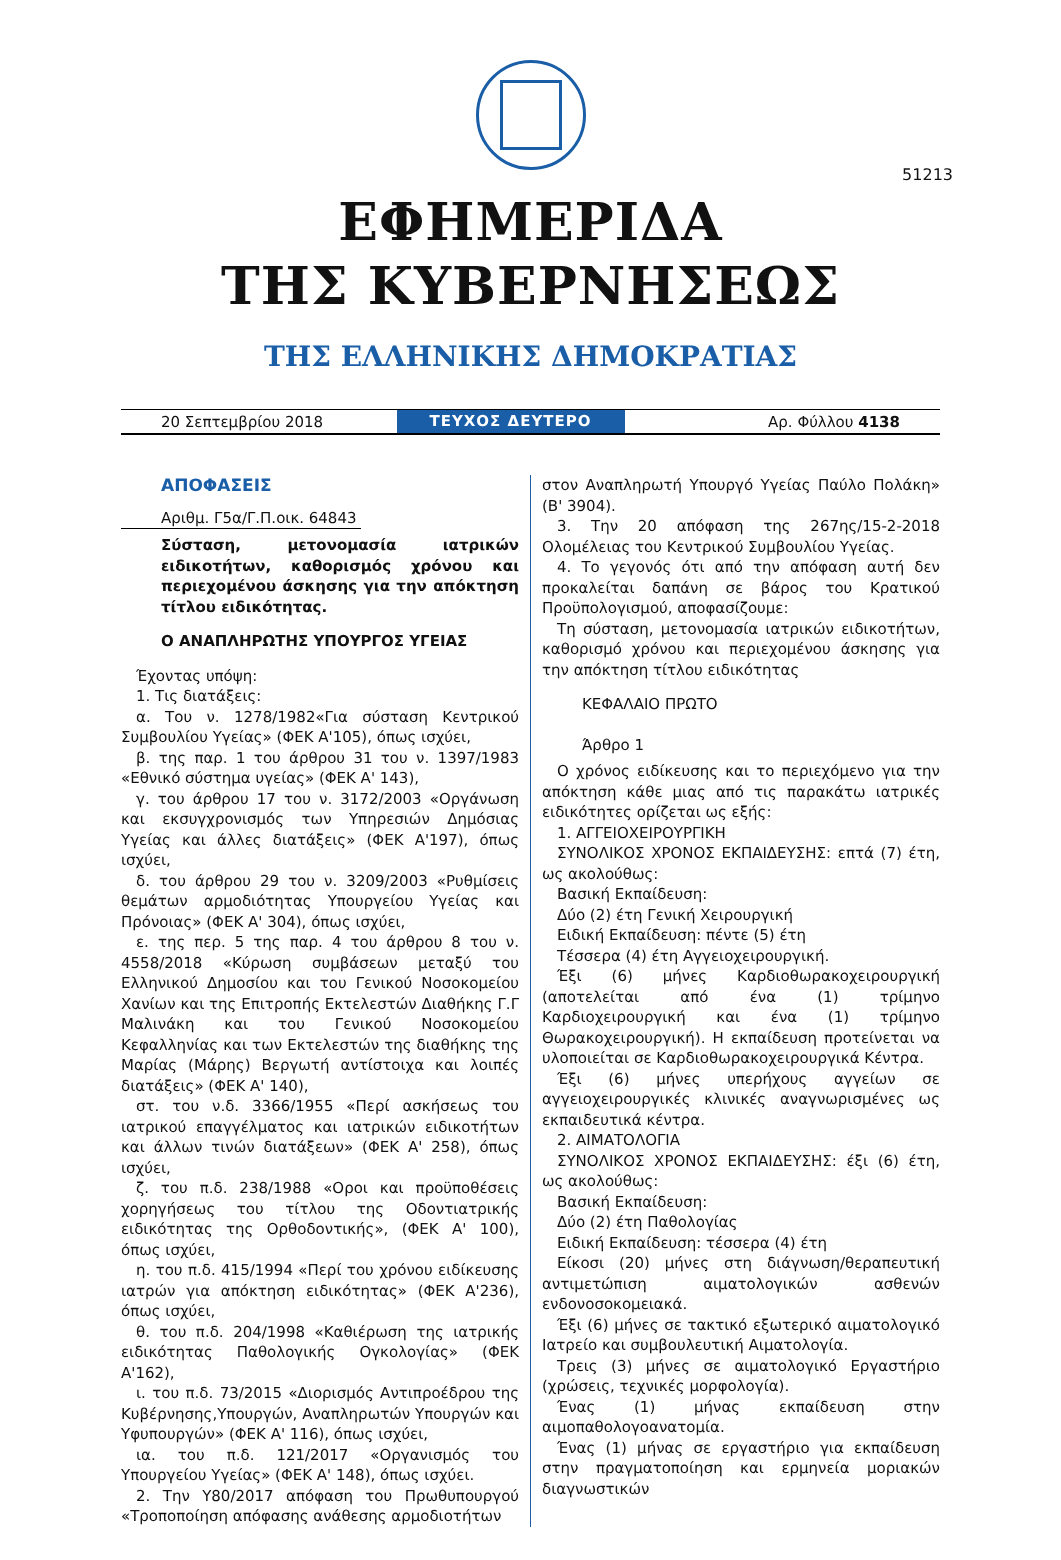51213
ΕΦΗΜΕΡΙΔΑ
ΤΗΣ ΚΥΒΕΡΝΗΣΕΩΣ
ΤΗΣ ΕΛΛΗΝΙΚΗΣ ΔΗΜΟΚΡΑΤΙΑΣ
20 Σεπτεμβρίου 2018
ΤΕΥΧΟΣ ΔΕΥΤΕΡΟ
Αρ. Φύλλου 4138
ΑΠΟΦΑΣΕΙΣ
Αριθμ. Γ5α/Γ.Π.οικ. 64843
Σύσταση, μετονομασία ιατρικών ειδικοτήτων, καθορισμός χρόνου και περιεχομένου άσκησης για την απόκτηση τίτλου ειδικότητας.
Ο ΑΝΑΠΛΗΡΩΤΗΣ ΥΠΟΥΡΓΟΣ ΥΓΕΙΑΣ
Έχοντας υπόψη:
1. Τις διατάξεις:
α. Του ν. 1278/1982«Για σύσταση Κεντρικού Συμβουλίου Υγείας» (ΦΕΚ Α'105), όπως ισχύει,
β. της παρ. 1 του άρθρου 31 του ν. 1397/1983 «Εθνικό σύστημα υγείας» (ΦΕΚ Α' 143),
γ. του άρθρου 17 του ν. 3172/2003 «Οργάνωση και εκσυγχρονισμός των Υπηρεσιών Δημόσιας Υγείας και άλλες διατάξεις» (ΦΕΚ Α'197), όπως ισχύει,
δ. του άρθρου 29 του ν. 3209/2003 «Ρυθμίσεις θεμάτων αρμοδιότητας Υπουργείου Υγείας και Πρόνοιας» (ΦΕΚ Α' 304), όπως ισχύει,
ε. της περ. 5 της παρ. 4 του άρθρου 8 του ν. 4558/2018 «Κύρωση συμβάσεων μεταξύ του Ελληνικού Δημοσίου και του Γενικού Νοσοκομείου Χανίων και της Επιτροπής Εκτελεστών Διαθήκης Γ.Γ Μαλινάκη και του Γενικού Νοσοκομείου Κεφαλληνίας και των Εκτελεστών της διαθήκης της Μαρίας (Μάρης) Βεργωτή αντίστοιχα και λοιπές διατάξεις» (ΦΕΚ Α' 140),
στ. του ν.δ. 3366/1955 «Περί ασκήσεως του ιατρικού επαγγέλματος και ιατρικών ειδικοτήτων και άλλων τινών διατάξεων» (ΦΕΚ Α' 258), όπως ισχύει,
ζ. του π.δ. 238/1988 «Οροι και προϋποθέσεις χορηγήσεως του τίτλου της Οδοντιατρικής ειδικότητας της Ορθοδοντικής», (ΦΕΚ Α' 100), όπως ισχύει,
η. του π.δ. 415/1994 «Περί του χρόνου ειδίκευσης ιατρών για απόκτηση ειδικότητας» (ΦΕΚ Α'236), όπως ισχύει,
θ. του π.δ. 204/1998 «Καθιέρωση της ιατρικής ειδικότητας Παθολογικής Ογκολογίας» (ΦΕΚ Α'162),
ι. του π.δ. 73/2015 «Διορισμός Αντιπροέδρου της Κυβέρνησης,Υπουργών, Αναπληρωτών Υπουργών και Υφυπουργών» (ΦΕΚ Α' 116), όπως ισχύει,
ια. του π.δ. 121/2017 «Οργανισμός του Υπουργείου Υγείας» (ΦΕΚ Α' 148), όπως ισχύει.
2. Την Υ80/2017 απόφαση του Πρωθυπουργού «Τροποποίηση απόφασης ανάθεσης αρμοδιοτήτων
στον Αναπληρωτή Υπουργό Υγείας Παύλο Πολάκη» (Β' 3904).
3. Την 20 απόφαση της 267ης/15-2-2018 Ολομέλειας του Κεντρικού Συμβουλίου Υγείας.
4. Το γεγονός ότι από την απόφαση αυτή δεν προκαλείται δαπάνη σε βάρος του Κρατικού Προϋπολογισμού, αποφασίζουμε:
Τη σύσταση, μετονομασία ιατρικών ειδικοτήτων, καθορισμό χρόνου και περιεχομένου άσκησης για την απόκτηση τίτλου ειδικότητας
ΚΕΦΑΛΑΙΟ ΠΡΩΤΟ
Άρθρο 1
Ο χρόνος ειδίκευσης και το περιεχόμενο για την απόκτηση κάθε μιας από τις παρακάτω ιατρικές ειδικότητες ορίζεται ως εξής:
1. ΑΓΓΕΙΟΧΕΙΡΟΥΡΓΙΚΗ
ΣΥΝΟΛΙΚΟΣ ΧΡΟΝΟΣ ΕΚΠΑΙΔΕΥΣΗΣ: επτά (7) έτη, ως ακολούθως:
Βασική Εκπαίδευση:
Δύο (2) έτη Γενική Χειρουργική
Ειδική Εκπαίδευση: πέντε (5) έτη
Τέσσερα (4) έτη Αγγειοχειρουργική.
Έξι (6) μήνες Καρδιοθωρακοχειρουργική (αποτελείται από ένα (1) τρίμηνο Καρδιοχειρουργική και ένα (1) τρίμηνο Θωρακοχειρουργική). Η εκπαίδευση προτείνεται να υλοποιείται σε Καρδιοθωρακοχειρουργικά Κέντρα.
Έξι (6) μήνες υπερήχους αγγείων σε αγγειοχειρουργικές κλινικές αναγνωρισμένες ως εκπαιδευτικά κέντρα.
2. ΑΙΜΑΤΟΛΟΓΙΑ
ΣΥΝΟΛΙΚΟΣ ΧΡΟΝΟΣ ΕΚΠΑΙΔΕΥΣΗΣ: έξι (6) έτη, ως ακολούθως:
Βασική Εκπαίδευση:
Δύο (2) έτη Παθολογίας
Ειδική Εκπαίδευση: τέσσερα (4) έτη
Είκοσι (20) μήνες στη διάγνωση/θεραπευτική αντιμετώπιση αιματολογικών ασθενών ενδονοσοκομειακά.
Έξι (6) μήνες σε τακτικό εξωτερικό αιματολογικό Ιατρείο και συμβουλευτική Αιματολογία.
Τρεις (3) μήνες σε αιματολογικό Εργαστήριο (χρώσεις, τεχνικές μορφολογία).
Ένας (1) μήνας εκπαίδευση στην αιμοπαθολογοανατομία.
Ένας (1) μήνας σε εργαστήριο για εκπαίδευση στην πραγματοποίηση και ερμηνεία μοριακών διαγνωστικών